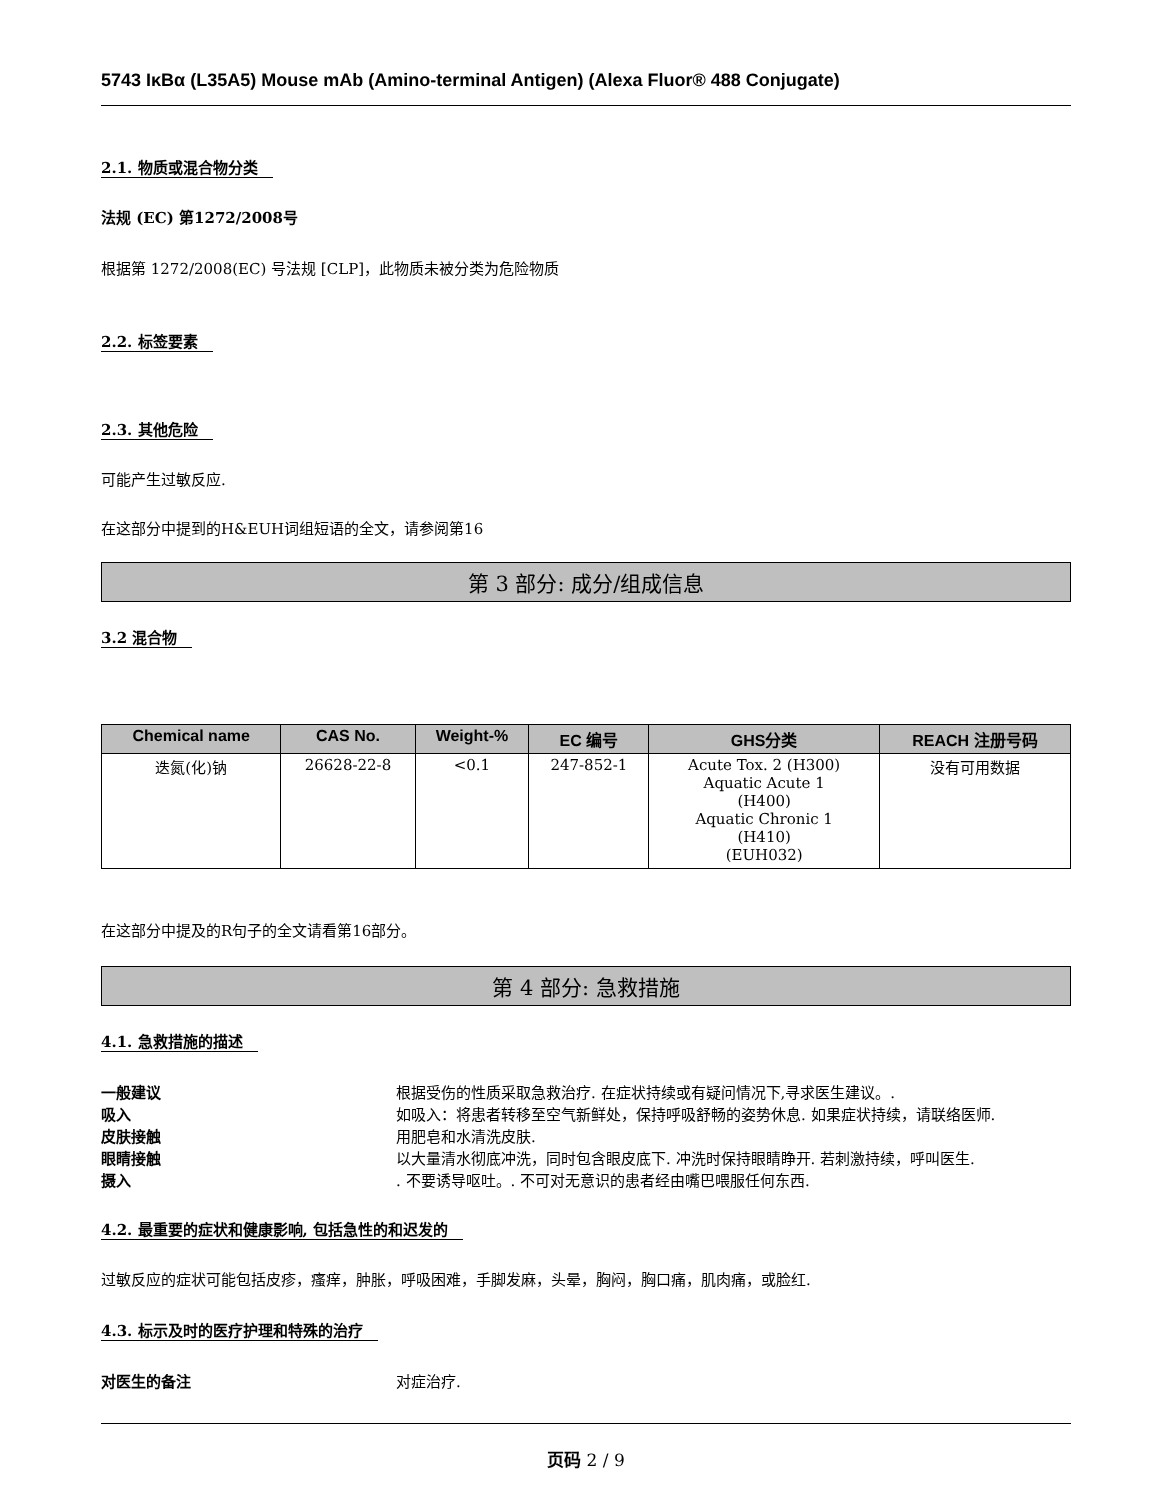5743 IκBα (L35A5) Mouse mAb (Amino-terminal Antigen) (Alexa Fluor® 488 Conjugate)
2.1. 物质或混合物分类
法规 (EC) 第1272/2008号
根据第 1272/2008(EC) 号法规 [CLP]，此物质未被分类为危险物质
2.2. 标签要素
2.3. 其他危险
可能产生过敏反应.
在这部分中提到的H&EUH词组短语的全文，请参阅第16
第 3 部分: 成分/组成信息
3.2 混合物
| Chemical name | CAS No. | Weight-% | EC 编号 | GHS分类 | REACH 注册号码 |
| --- | --- | --- | --- | --- | --- |
| 迭氮(化)钠 | 26628-22-8 | <0.1 | 247-852-1 | Acute Tox. 2 (H300) Aquatic Acute 1 (H400) Aquatic Chronic 1 (H410) (EUH032) | 没有可用数据 |
在这部分中提及的R句子的全文请看第16部分。
第 4 部分: 急救措施
4.1. 急救措施的描述
一般建议 根据受伤的性质采取急救治疗. 在症状持续或有疑问情况下,寻求医生建议。. 吸入 如吸入：将患者转移至空气新鲜处，保持呼吸舒畅的姿势休息. 如果症状持续，请联络医师. 皮肤接触 用肥皂和水清洗皮肤. 眼睛接触 以大量清水彻底冲洗，同时包含眼皮底下. 冲洗时保持眼睛睁开. 若刺激持续，呼叫医生. 摄入. 不要诱导呕吐。. 不可对无意识的患者经由嘴巴喂服任何东西.
4.2. 最重要的症状和健康影响, 包括急性的和迟发的
过敏反应的症状可能包括皮疹，瘙痒，肿胀，呼吸困难，手脚发麻，头晕，胸闷，胸口痛，肌肉痛，或脸红.
4.3. 标示及时的医疗护理和特殊的治疗
对医生的备注 对症治疗.
页码 2 / 9